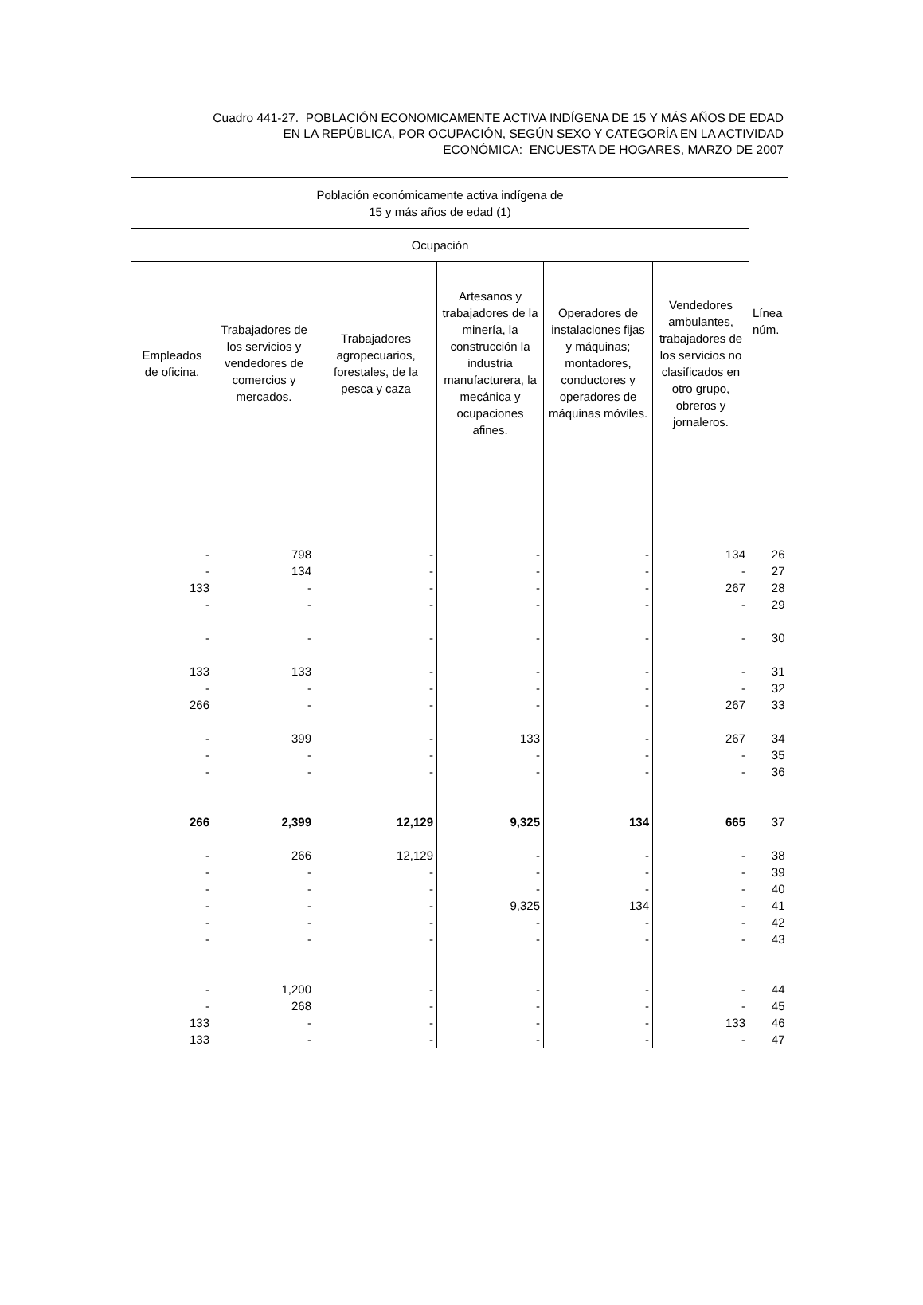Cuadro 441-27. POBLACIÓN ECONOMICAMENTE ACTIVA INDÍGENA DE 15 Y MÁS AÑOS DE EDAD
EN LA REPÚBLICA, POR OCUPACIÓN, SEGÚN SEXO Y CATEGORÍA EN LA ACTIVIDAD
ECONÓMICA: ENCUESTA DE HOGARES, MARZO DE 2007
| Población económicamente activa indígena de 15 y más años de edad (1) | | | | | | Línea núm. |
| --- | --- | --- | --- | --- | --- | --- |
| Ocupación | | | | | | |
| Empleados de oficina. | Trabajadores de los servicios y vendedores de comercios y mercados. | Trabajadores agropecuarios, forestales, de la pesca y caza | Artesanos y trabajadores de la minería, la construcción la industria manufacturera, la mecánica y ocupaciones afines. | Operadores de instalaciones fijas y máquinas; montadores, conductores y operadores de máquinas móviles. | Vendedores ambulantes, trabajadores de los servicios no clasificados en otro grupo, obreros y jornaleros. | |
| - | 798 | - | - | - | 134 | 26 |
| - | 134 | - | - | - | - | 27 |
| 133 | - | - | - | - | 267 | 28 |
| - | - | - | - | - | - | 29 |
| - | - | - | - | - | - | 30 |
| 133 | 133 | - | - | - | - | 31 |
| - | - | - | - | - | - | 32 |
| 266 | - | - | - | - | 267 | 33 |
| - | 399 | - | 133 | - | 267 | 34 |
| - | - | - | - | - | - | 35 |
| - | - | - | - | - | - | 36 |
| 266 | 2,399 | 12,129 | 9,325 | 134 | 665 | 37 |
| - | 266 | 12,129 | - | - | - | 38 |
| - | - | - | - | - | - | 39 |
| - | - | - | - | - | - | 40 |
| - | - | - | 9,325 | 134 | - | 41 |
| - | - | - | - | - | - | 42 |
| - | - | - | - | - | - | 43 |
| - | 1,200 | - | - | - | - | 44 |
| - | 268 | - | - | - | - | 45 |
| 133 | - | - | - | - | 133 | 46 |
| 133 | - | - | - | - | - | 47 |